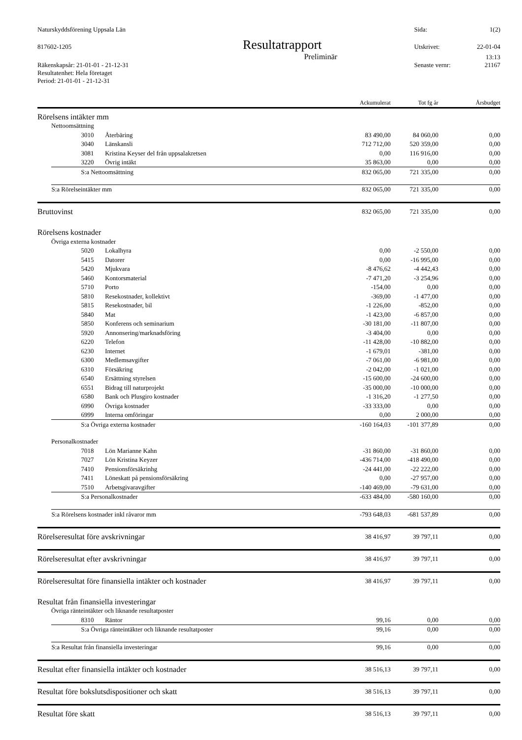Naturskyddsförening Uppsala Län Sida: 1(2)
817602-1205 Resultatrapport Utskrivet: 22-01-04
Preliminär 13:13
Räkenskapsår: 21-01-01 - 21-12-31 Senaste vernr: 21167
Resultatenhet: Hela företaget
Period: 21-01-01 - 21-12-31
| | | | Ackumulerat | Tot fg år | Årsbudget |
| --- | --- | --- | --- | --- | --- |
| Rörelsens intäkter mm | | | | | |
| Nettoomsättning | | | | | |
| | 3010 | Återbäring | 83 490,00 | 84 060,00 | 0,00 |
| | 3040 | Länskansli | 712 712,00 | 520 359,00 | 0,00 |
| | 3081 | Kristina Keyser del från uppsalakretsen | 0,00 | 116 916,00 | 0,00 |
| | 3220 | Övrig intäkt | 35 863,00 | 0,00 | 0,00 |
| | S:a Nettoomsättning | | 832 065,00 | 721 335,00 | 0,00 |
| | S:a Rörelseintäkter mm | | 832 065,00 | 721 335,00 | 0,00 |
| Bruttovinst | | | 832 065,00 | 721 335,00 | 0,00 |
| Rörelsens kostnader | | | | | |
| Övriga externa kostnader | | | | | |
| | 5020 | Lokalhyra | 0,00 | -2 550,00 | 0,00 |
| | 5415 | Datorer | 0,00 | -16 995,00 | 0,00 |
| | 5420 | Mjukvara | -8 476,62 | -4 442,43 | 0,00 |
| | 5460 | Kontorsmaterial | -7 471,20 | -3 254,96 | 0,00 |
| | 5710 | Porto | -154,00 | 0,00 | 0,00 |
| | 5810 | Resekostnader, kollektivt | -369,00 | -1 477,00 | 0,00 |
| | 5815 | Resekostnader, bil | -1 226,00 | -852,00 | 0,00 |
| | 5840 | Mat | -1 423,00 | -6 857,00 | 0,00 |
| | 5850 | Konferens och seminarium | -30 181,00 | -11 807,00 | 0,00 |
| | 5920 | Annonsering/marknadsföring | -3 404,00 | 0,00 | 0,00 |
| | 6220 | Telefon | -11 428,00 | -10 882,00 | 0,00 |
| | 6230 | Internet | -1 679,01 | -381,00 | 0,00 |
| | 6300 | Medlemsavgifter | -7 061,00 | -6 981,00 | 0,00 |
| | 6310 | Försäkring | -2 042,00 | -1 021,00 | 0,00 |
| | 6540 | Ersättning styrelsen | -15 600,00 | -24 600,00 | 0,00 |
| | 6551 | Bidrag till naturprojekt | -35 000,00 | -10 000,00 | 0,00 |
| | 6580 | Bank och Plusgiro kostnader | -1 316,20 | -1 277,50 | 0,00 |
| | 6990 | Övriga kostnader | -33 333,00 | 0,00 | 0,00 |
| | 6999 | Interna omföringar | 0,00 | 2 000,00 | 0,00 |
| | S:a Övriga externa kostnader | | -160 164,03 | -101 377,89 | 0,00 |
| Personalkostnader | | | | | |
| | 7018 | Lön Marianne Kahn | -31 860,00 | -31 860,00 | 0,00 |
| | 7027 | Lön Kristina Keyzer | -436 714,00 | -418 490,00 | 0,00 |
| | 7410 | Pensionsförsäkrinhg | -24 441,00 | -22 222,00 | 0,00 |
| | 7411 | Löneskatt på pensionsförsäkring | 0,00 | -27 957,00 | 0,00 |
| | 7510 | Arbetsgivaravgifter | -140 469,00 | -79 631,00 | 0,00 |
| | S:a Personalkostnader | | -633 484,00 | -580 160,00 | 0,00 |
| | S:a Rörelsens kostnader inkl råvaror mm | | -793 648,03 | -681 537,89 | 0,00 |
| Rörelseresultat före avskrivningar | | | 38 416,97 | 39 797,11 | 0,00 |
| Rörelseresultat efter avskrivningar | | | 38 416,97 | 39 797,11 | 0,00 |
| Rörelseresultat före finansiella intäkter och kostnader | | | 38 416,97 | 39 797,11 | 0,00 |
| Resultat från finansiella investeringar | | | | | |
| Övriga ränteintäkter och liknande resultatposter | | | | | |
| | 8310 | Räntor | 99,16 | 0,00 | 0,00 |
| | S:a Övriga ränteintäkter och liknande resultatposter | | 99,16 | 0,00 | 0,00 |
| | S:a Resultat från finansiella investeringar | | 99,16 | 0,00 | 0,00 |
| Resultat efter finansiella intäkter och kostnader | | | 38 516,13 | 39 797,11 | 0,00 |
| Resultat före bokslutsdispositioner och skatt | | | 38 516,13 | 39 797,11 | 0,00 |
| Resultat före skatt | | | 38 516,13 | 39 797,11 | 0,00 |